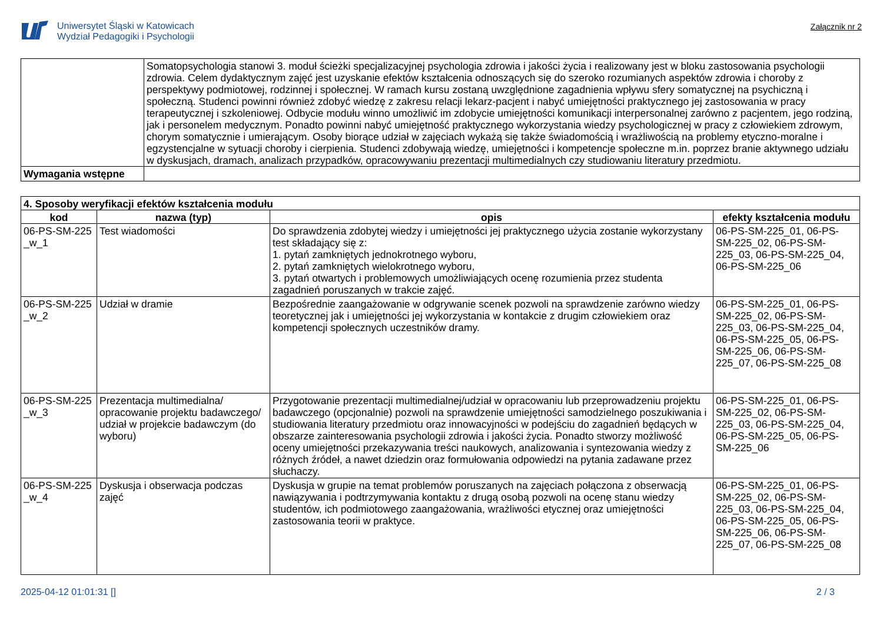Uniwersytet Śląski w Katowicach
Wydział Pedagogiki i Psychologii
Załącznik nr 2
| | Somatopsychologia stanowi 3. moduł ścieżki specjalizacyjnej psychologia zdrowia i jakości życia i realizowany jest w bloku zastosowania psychologii zdrowia. Celem dydaktycznym zajęć jest uzyskanie efektów kształcenia odnoszących się do szeroko rozumianych aspektów zdrowia i choroby z perspektywy podmiotowej, rodzinnej i społecznej. W ramach kursu zostaną uwzględnione zagadnienia wpływu sfery somatycznej na psychiczną i społeczną. Studenci powinni również zdobyć wiedzę z zakresu relacji lekarz-pacjent i nabyć umiejętności praktycznego jej zastosowania w pracy terapeutycznej i szkoleniowej. Odbycie modułu winno umożliwić im zdobycie umiejętności komunikacji interpersonalnej zarówno z pacjentem, jego rodziną, jak i personelem medycznym. Ponadto powinni nabyć umiejętność praktycznego wykorzystania wiedzy psychologicznej w pracy z człowiekiem zdrowym, chorym somatycznie i umierającym. Osoby biorące udział w zajęciach wykażą się także świadomością i wrażliwością na problemy etyczno-moralne i egzystencjalne w sytuacji choroby i cierpienia. Studenci zdobywają wiedzę, umiejętności i kompetencje społeczne m.in. poprzez branie aktywnego udziału w dyskusjach, dramach, analizach przypadków, opracowywaniu prezentacji multimedialnych czy studiowaniu literatury przedmiotu. |
| Wymagania wstępne | |
| 4. Sposoby weryfikacji efektów kształcenia modułu | | | |
| --- | --- | --- | --- |
| kod | nazwa (typ) | opis | efekty kształcenia modułu |
| 06-PS-SM-225 _w_1 | Test wiadomości | Do sprawdzenia zdobytej wiedzy i umiejętności jej praktycznego użycia zostanie wykorzystany test składający się z: 1. pytań zamkniętych jednokrotnego wyboru, 2. pytań zamkniętych wielokrotnego wyboru, 3. pytań otwartych i problemowych umożliwiających ocenę rozumienia przez studenta zagadnień poruszanych w trakcie zajęć. | 06-PS-SM-225_01, 06-PS-SM-225_02, 06-PS-SM-225_03, 06-PS-SM-225_04, 06-PS-SM-225_06 |
| 06-PS-SM-225 _w_2 | Udział w dramie | Bezpośrednie zaangażowanie w odgrywanie scenek pozwoli na sprawdzenie zarówno wiedzy teoretycznej jak i umiejętności jej wykorzystania w kontakcie z drugim człowiekiem oraz kompetencji społecznych uczestników dramy. | 06-PS-SM-225_01, 06-PS-SM-225_02, 06-PS-SM-225_03, 06-PS-SM-225_04, 06-PS-SM-225_05, 06-PS-SM-225_06, 06-PS-SM-225_07, 06-PS-SM-225_08 |
| 06-PS-SM-225 _w_3 | Prezentacja multimedialna/ opracowanie projektu badawczego/ udział w projekcie badawczym (do wyboru) | Przygotowanie prezentacji multimedialnej/udział w opracowaniu lub przeprowadzeniu projektu badawczego (opcjonalnie) pozwoli na sprawdzenie umiejętności samodzielnego poszukiwania i studiowania literatury przedmiotu oraz innowacyjności w podejściu do zagadnień będących w obszarze zainteresowania psychologii zdrowia i jakości życia. Ponadto stworzy możliwość oceny umiejętności przekazywania treści naukowych, analizowania i syntezowania wiedzy z różnych źródeł, a nawet dziedzin oraz formułowania odpowiedzi na pytania zadawane przez słuchaczy. | 06-PS-SM-225_01, 06-PS-SM-225_02, 06-PS-SM-225_03, 06-PS-SM-225_04, 06-PS-SM-225_05, 06-PS-SM-225_06 |
| 06-PS-SM-225 _w_4 | Dyskusja i obserwacja podczas zajęć | Dyskusja w grupie na temat problemów poruszanych na zajęciach połączona z obserwacją nawiązywania i podtrzymywania kontaktu z drugą osobą pozwoli na ocenę stanu wiedzy studentów, ich podmiotowego zaangażowania, wrażliwości etycznej oraz umiejętności zastosowania teorii w praktyce. | 06-PS-SM-225_01, 06-PS-SM-225_02, 06-PS-SM-225_03, 06-PS-SM-225_04, 06-PS-SM-225_05, 06-PS-SM-225_06, 06-PS-SM-225_07, 06-PS-SM-225_08 |
2025-04-12 01:01:31 [] 2 / 3